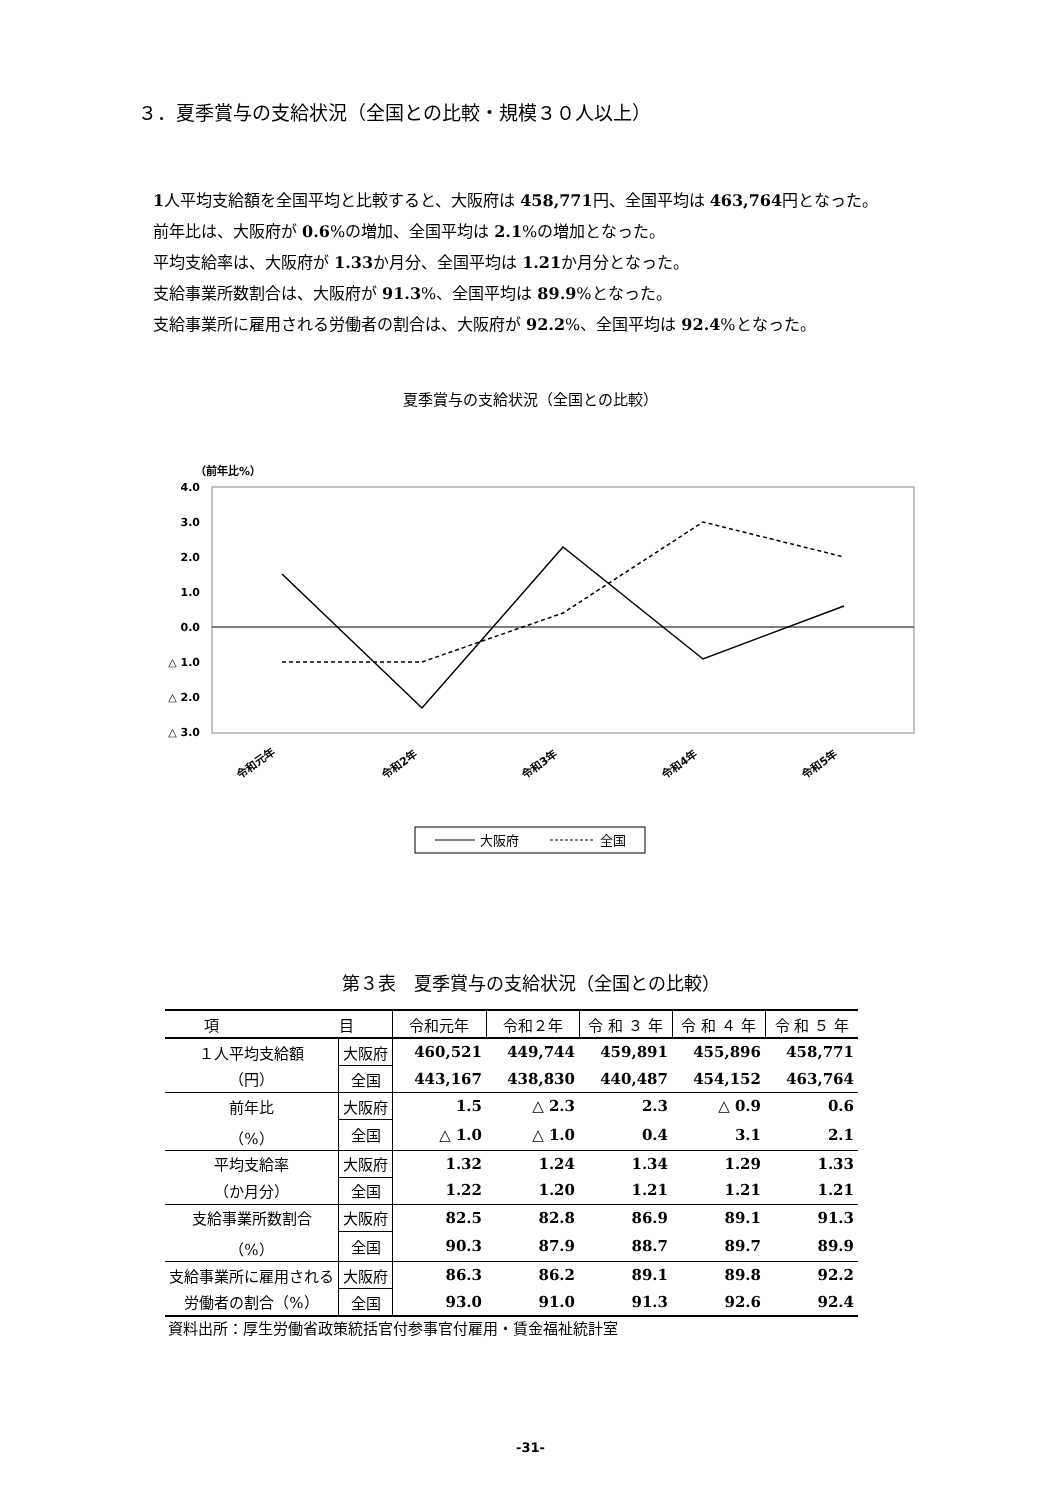３．夏季賞与の支給状況（全国との比較・規模３０人以上）
1人平均支給額を全国平均と比較すると、大阪府は 458,771円、全国平均は 463,764円となった。
前年比は、大阪府が 0.6%の増加、全国平均は 2.1%の増加となった。
平均支給率は、大阪府が 1.33か月分、全国平均は 1.21か月分となった。
支給事業所数割合は、大阪府が 91.3%、全国平均は 89.9%となった。
支給事業所に雇用される労働者の割合は、大阪府が 92.2%、全国平均は 92.4%となった。
夏季賞与の支給状況（全国との比較）
（前年比%）
4.0
3.0
2.0
1.0
0.0
△ 1.0
△ 2.0
△ 3.0
令和元年
令和2年
令和3年
令和4年
令和5年
大阪府
全国
第３表　夏季賞与の支給状況（全国との比較）
| 項 目 | | 令和元年 | 令和２年 | 令 和 ３ 年 | 令 和 ４ 年 | 令 和 ５ 年 |
| --- | --- | --- | --- | --- | --- | --- |
| １人平均支給額 | 大阪府 | 460,521 | 449,744 | 459,891 | 455,896 | 458,771 |
| （円） | 全国 | 443,167 | 438,830 | 440,487 | 454,152 | 463,764 |
| 前年比 | 大阪府 | 1.5 | △ 2.3 | 2.3 | △ 0.9 | 0.6 |
| （%） | 全国 | △ 1.0 | △ 1.0 | 0.4 | 3.1 | 2.1 |
| 平均支給率 | 大阪府 | 1.32 | 1.24 | 1.34 | 1.29 | 1.33 |
| （か月分） | 全国 | 1.22 | 1.20 | 1.21 | 1.21 | 1.21 |
| 支給事業所数割合 | 大阪府 | 82.5 | 82.8 | 86.9 | 89.1 | 91.3 |
| （%） | 全国 | 90.3 | 87.9 | 88.7 | 89.7 | 89.9 |
| 支給事業所に雇用される | 大阪府 | 86.3 | 86.2 | 89.1 | 89.8 | 92.2 |
| 労働者の割合（%） | 全国 | 93.0 | 91.0 | 91.3 | 92.6 | 92.4 |
資料出所：厚生労働省政策統括官付参事官付雇用・賃金福祉統計室
-31-